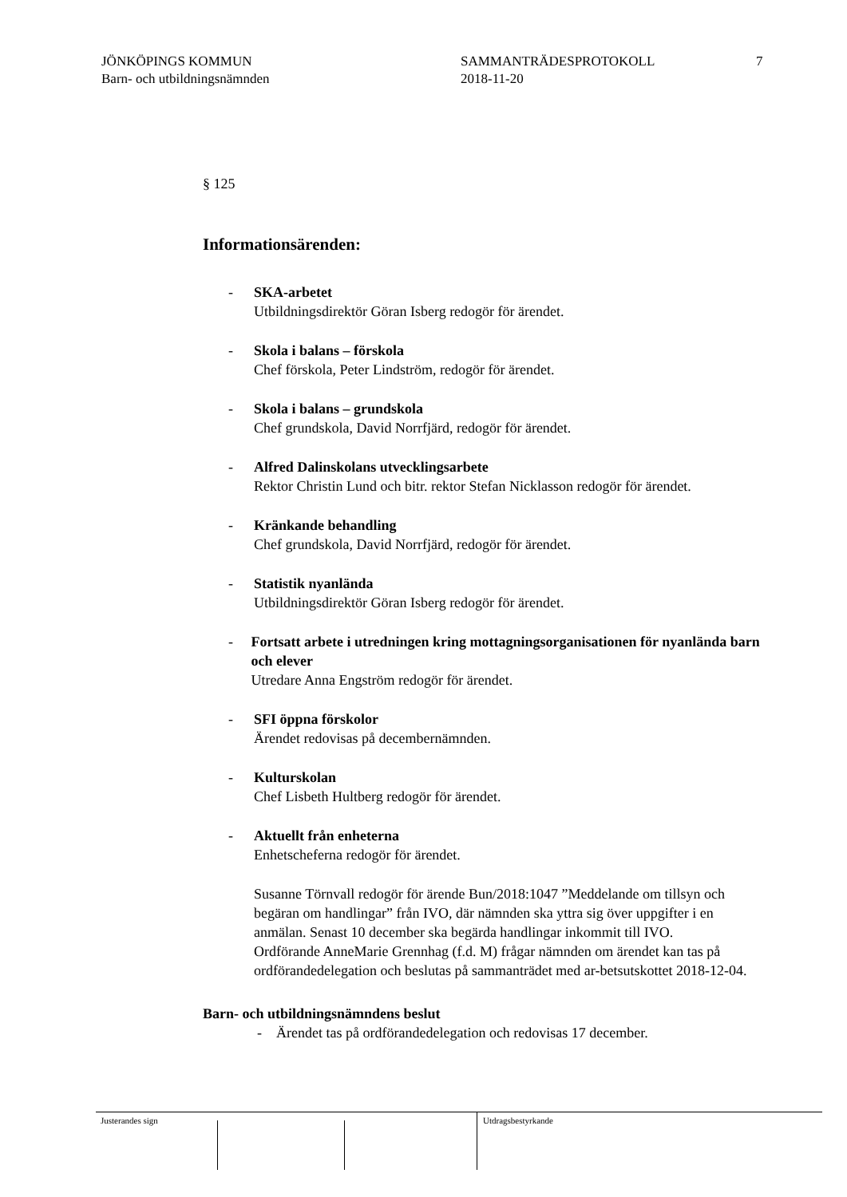JÖNKÖPINGS KOMMUN
Barn- och utbildningsnämnden
SAMMANTRÄDESPROTOKOLL
2018-11-20
7
§ 125
Informationsärenden:
- SKA-arbetet
Utbildningsdirektör Göran Isberg redogör för ärendet.
- Skola i balans – förskola
Chef förskola, Peter Lindström, redogör för ärendet.
- Skola i balans – grundskola
Chef grundskola, David Norrfjärd, redogör för ärendet.
- Alfred Dalinskolans utvecklingsarbete
Rektor Christin Lund och bitr. rektor Stefan Nicklasson redogör för ärendet.
- Kränkande behandling
Chef grundskola, David Norrfjärd, redogör för ärendet.
- Statistik nyanlända
Utbildningsdirektör Göran Isberg redogör för ärendet.
- Fortsatt arbete i utredningen kring mottagningsorganisationen för nyanlända barn och elever
Utredare Anna Engström redogör för ärendet.
- SFI öppna förskolor
Ärendet redovisas på decembernämnden.
- Kulturskolan
Chef Lisbeth Hultberg redogör för ärendet.
- Aktuellt från enheterna
Enhetscheferna redogör för ärendet.
Susanne Törnvall redogör för ärende Bun/2018:1047 ”Meddelande om tillsyn och begäran om handlingar” från IVO, där nämnden ska yttra sig över uppgifter i en anmälan. Senast 10 december ska begärda handlingar inkommit till IVO.
Ordförande AnneMarie Grennhag (f.d. M) frågar nämnden om ärendet kan tas på ordförandedelegation och beslutas på sammanträdet med ar-betsutskottet 2018-12-04.
Barn- och utbildningsnämndens beslut
- Ärendet tas på ordförandedelegation och redovisas 17 december.
Justerandes sign Utdragsbestyrkande